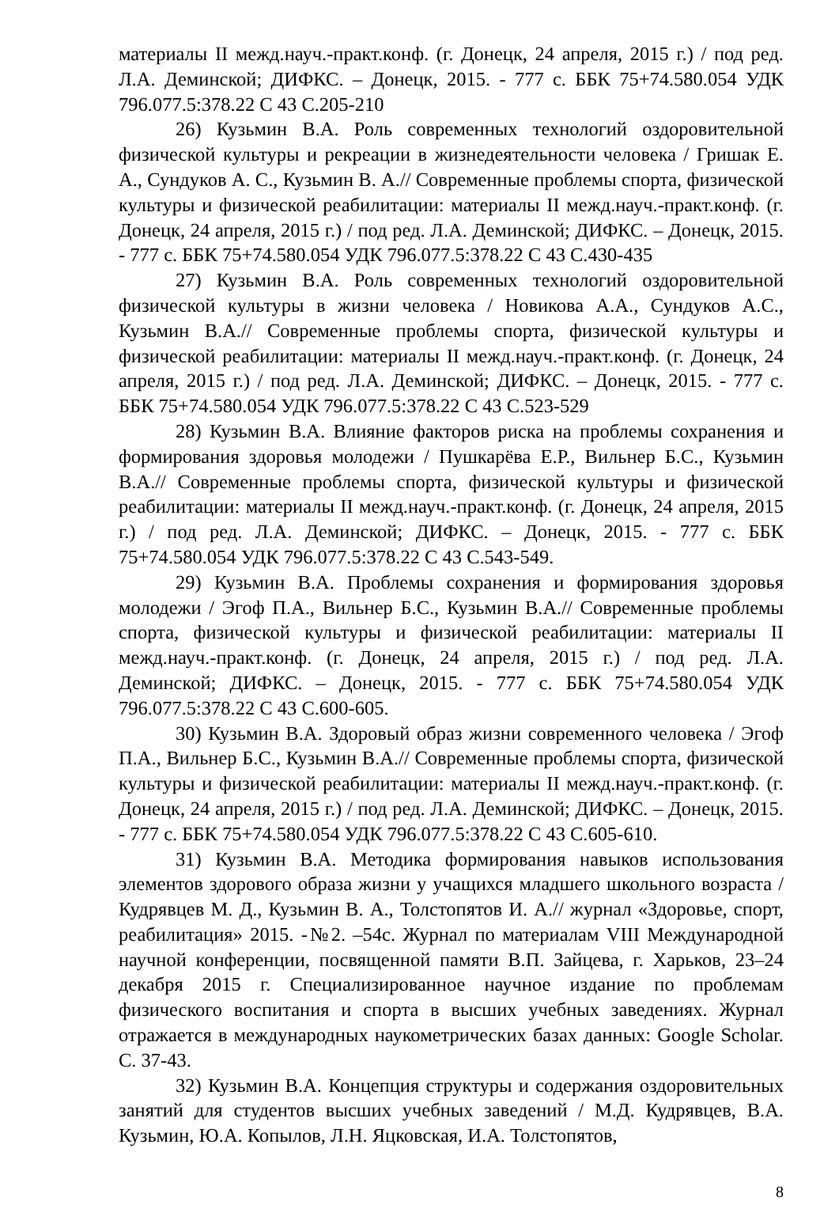материалы II межд.науч.-практ.конф. (г. Донецк, 24 апреля, 2015 г.) / под ред. Л.А. Деминской; ДИФКС. – Донецк, 2015. - 777 с. ББК 75+74.580.054 УДК 796.077.5:378.22 С 43 С.205-210
26) Кузьмин В.А. Роль современных технологий оздоровительной физической культуры и рекреации в жизнедеятельности человека / Гришак Е. А., Сундуков А. С., Кузьмин В. А.// Современные проблемы спорта, физической культуры и физической реабилитации: материалы II межд.науч.-практ.конф. (г. Донецк, 24 апреля, 2015 г.) / под ред. Л.А. Деминской; ДИФКС. – Донецк, 2015. - 777 с. ББК 75+74.580.054 УДК 796.077.5:378.22 С 43 С.430-435
27) Кузьмин В.А. Роль современных технологий оздоровительной физической культуры в жизни человека / Новикова А.А., Сундуков А.С., Кузьмин В.А.// Современные проблемы спорта, физической культуры и физической реабилитации: материалы II межд.науч.-практ.конф. (г. Донецк, 24 апреля, 2015 г.) / под ред. Л.А. Деминской; ДИФКС. – Донецк, 2015. - 777 с. ББК 75+74.580.054 УДК 796.077.5:378.22 С 43 С.523-529
28) Кузьмин В.А. Влияние факторов риска на проблемы сохранения и формирования здоровья молодежи / Пушкарёва Е.Р., Вильнер Б.С., Кузьмин В.А.// Современные проблемы спорта, физической культуры и физической реабилитации: материалы II межд.науч.-практ.конф. (г. Донецк, 24 апреля, 2015 г.) / под ред. Л.А. Деминской; ДИФКС. – Донецк, 2015. - 777 с. ББК 75+74.580.054 УДК 796.077.5:378.22 С 43 С.543-549.
29) Кузьмин В.А. Проблемы сохранения и формирования здоровья молодежи / Эгоф П.А., Вильнер Б.С., Кузьмин В.А.// Современные проблемы спорта, физической культуры и физической реабилитации: материалы II межд.науч.-практ.конф. (г. Донецк, 24 апреля, 2015 г.) / под ред. Л.А. Деминской; ДИФКС. – Донецк, 2015. - 777 с. ББК 75+74.580.054 УДК 796.077.5:378.22 С 43 С.600-605.
30) Кузьмин В.А. Здоровый образ жизни современного человека / Эгоф П.А., Вильнер Б.С., Кузьмин В.А.// Современные проблемы спорта, физической культуры и физической реабилитации: материалы II межд.науч.-практ.конф. (г. Донецк, 24 апреля, 2015 г.) / под ред. Л.А. Деминской; ДИФКС. – Донецк, 2015. - 777 с. ББК 75+74.580.054 УДК 796.077.5:378.22 С 43 С.605-610.
31) Кузьмин В.А. Методика формирования навыков использования элементов здорового образа жизни у учащихся младшего школьного возраста / Кудрявцев М. Д., Кузьмин В. А., Толстопятов И. А.// журнал «Здоровье, спорт, реабилитация» 2015. -№2. –54с. Журнал по материалам VIII Международной научной конференции, посвященной памяти В.П. Зайцева, г. Харьков, 23–24 декабря 2015 г. Специализированное научное издание по проблемам физического воспитания и спорта в высших учебных заведениях. Журнал отражается в международных наукометрических базах данных: Google Scholar. С. 37-43.
32) Кузьмин В.А. Концепция структуры и содержания оздоровительных занятий для студентов высших учебных заведений / М.Д. Кудрявцев, В.А. Кузьмин, Ю.А. Копылов, Л.Н. Яцковская, И.А. Толстопятов,
8